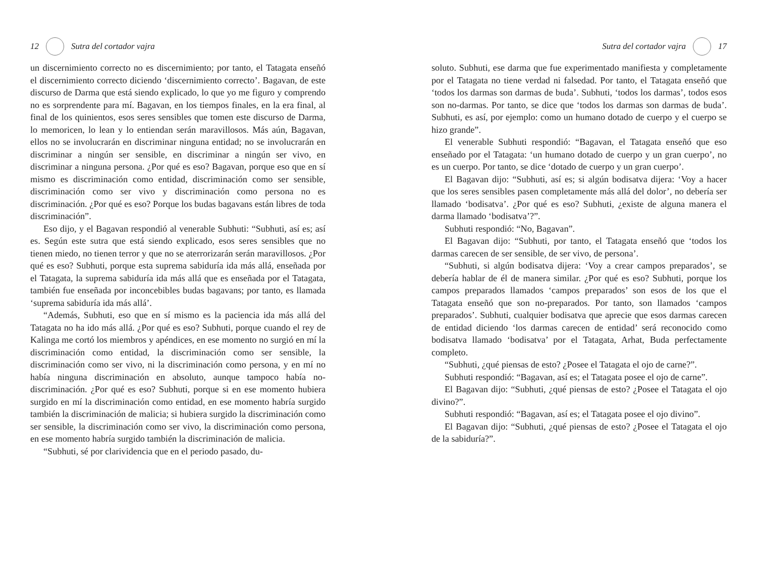12 Sutra del cortador vajra
un discernimiento correcto no es discernimiento; por tanto, el Tatagata enseñó el discernimiento correcto diciendo ‘discernimiento correcto’. Bagavan, de este discurso de Darma que está siendo explicado, lo que yo me figuro y comprendo no es sorprendente para mí. Bagavan, en los tiempos finales, en la era final, al final de los quinientos, esos seres sensibles que tomen este discurso de Darma, lo memoricen, lo lean y lo entiendan serán maravillosos. Más aún, Bagavan, ellos no se involucrarán en discriminar ninguna entidad; no se involucrarán en discriminar a ningún ser sensible, en discriminar a ningún ser vivo, en discriminar a ninguna persona. ¿Por qué es eso? Bagavan, porque eso que en sí mismo es discriminación como entidad, discriminación como ser sensible, discriminación como ser vivo y discriminación como persona no es discriminación. ¿Por qué es eso? Porque los budas bagavans están libres de toda discriminación”.
Eso dijo, y el Bagavan respondió al venerable Subhuti: “Subhuti, así es; así es. Según este sutra que está siendo explicado, esos seres sensibles que no tienen miedo, no tienen terror y que no se aterrorizarán serán maravillosos. ¿Por qué es eso? Subhuti, porque esta suprema sabiduría ida más allá, enseñada por el Tatagata, la suprema sabiduría ida más allá que es enseñada por el Tatagata, también fue enseñada por inconcebibles budas bagavans; por tanto, es llamada ‘suprema sabiduría ida más allá’.
“Además, Subhuti, eso que en sí mismo es la paciencia ida más allá del Tatagata no ha ido más allá. ¿Por qué es eso? Subhuti, porque cuando el rey de Kalinga me cortó los miembros y apéndices, en ese momento no surgió en mí la discriminación como entidad, la discriminación como ser sensible, la discriminación como ser vivo, ni la discriminación como persona, y en mí no había ninguna discriminación en absoluto, aunque tampoco había no-discriminación. ¿Por qué es eso? Subhuti, porque si en ese momento hubiera surgido en mí la discriminación como entidad, en ese momento habría surgido también la discriminación de malicia; si hubiera surgido la discriminación como ser sensible, la discriminación como ser vivo, la discriminación como persona, en ese momento habría surgido también la discriminación de malicia.
“Subhuti, sé por clarividencia que en el periodo pasado, du-
Sutra del cortador vajra 17
soluto. Subhuti, ese darma que fue experimentado manifiesta y completamente por el Tatagata no tiene verdad ni falsedad. Por tanto, el Tatagata enseñó que ‘todos los darmas son darmas de buda’. Subhuti, ‘todos los darmas’, todos esos son no-darmas. Por tanto, se dice que ‘todos los darmas son darmas de buda’. Subhuti, es así, por ejemplo: como un humano dotado de cuerpo y el cuerpo se hizo grande”.
El venerable Subhuti respondió: “Bagavan, el Tatagata enseñó que eso enseñado por el Tatagata: ‘un humano dotado de cuerpo y un gran cuerpo’, no es un cuerpo. Por tanto, se dice ‘dotado de cuerpo y un gran cuerpo’.
El Bagavan dijo: “Subhuti, así es; si algún bodisatva dijera: ‘Voy a hacer que los seres sensibles pasen completamente más allá del dolor’, no debería ser llamado ‘bodisatva’. ¿Por qué es eso? Subhuti, ¿existe de alguna manera el darma llamado ‘bodisatva’?”.
Subhuti respondió: “No, Bagavan”.
El Bagavan dijo: “Subhuti, por tanto, el Tatagata enseñó que ‘todos los darmas carecen de ser sensible, de ser vivo, de persona’.
“Subhuti, si algún bodisatva dijera: ‘Voy a crear campos preparados’, se debería hablar de él de manera similar. ¿Por qué es eso? Subhuti, porque los campos preparados llamados ‘campos preparados’ son esos de los que el Tatagata enseñó que son no-preparados. Por tanto, son llamados ‘campos preparados’. Subhuti, cualquier bodisatva que aprecie que esos darmas carecen de entidad diciendo ‘los darmas carecen de entidad’ será reconocido como bodisatva llamado ‘bodisatva’ por el Tatagata, Arhat, Buda perfectamente completo.
“Subhuti, ¿qué piensas de esto? ¿Posee el Tatagata el ojo de carne?”.
Subhuti respondió: “Bagavan, así es; el Tatagata posee el ojo de carne”.
El Bagavan dijo: “Subhuti, ¿qué piensas de esto? ¿Posee el Tatagata el ojo divino?”.
Subhuti respondió: “Bagavan, así es; el Tatagata posee el ojo divino”.
El Bagavan dijo: “Subhuti, ¿qué piensas de esto? ¿Posee el Tatagata el ojo de la sabiduría?”.